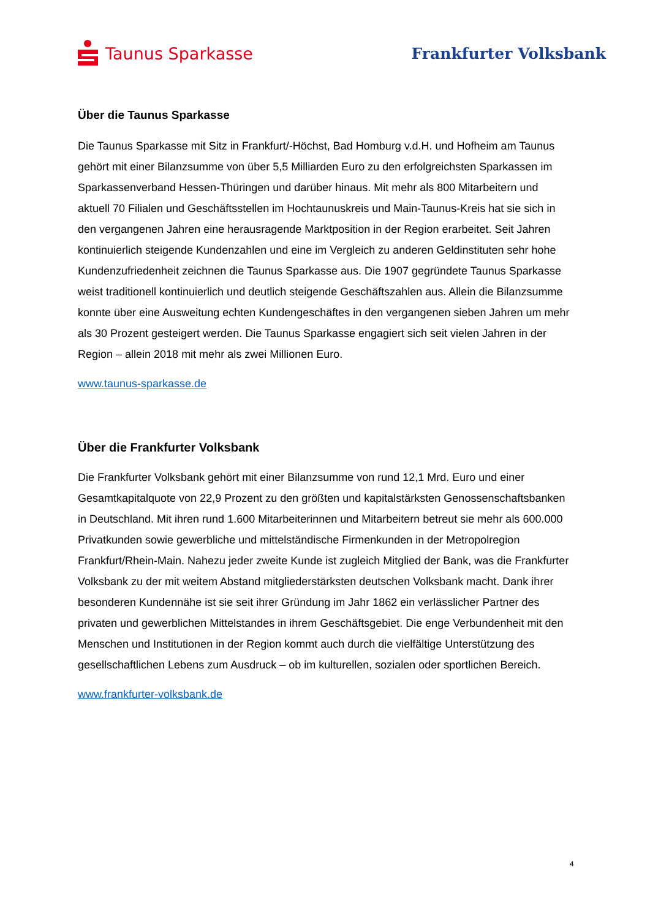Taunus Sparkasse Frankfurter Volksbank
Über die Taunus Sparkasse
Die Taunus Sparkasse mit Sitz in Frankfurt/-Höchst, Bad Homburg v.d.H. und Hofheim am Taunus gehört mit einer Bilanzsumme von über 5,5 Milliarden Euro zu den erfolgreichsten Sparkassen im Sparkassenverband Hessen-Thüringen und darüber hinaus. Mit mehr als 800 Mitarbeitern und aktuell 70 Filialen und Geschäftsstellen im Hochtaunuskreis und Main-Taunus-Kreis hat sie sich in den vergangenen Jahren eine herausragende Marktposition in der Region erarbeitet. Seit Jahren kontinuierlich steigende Kundenzahlen und eine im Vergleich zu anderen Geldinstituten sehr hohe Kundenzufriedenheit zeichnen die Taunus Sparkasse aus. Die 1907 gegründete Taunus Sparkasse weist traditionell kontinuierlich und deutlich steigende Geschäftszahlen aus. Allein die Bilanzsumme konnte über eine Ausweitung echten Kundengeschäftes in den vergangenen sieben Jahren um mehr als 30 Prozent gesteigert werden. Die Taunus Sparkasse engagiert sich seit vielen Jahren in der Region – allein 2018 mit mehr als zwei Millionen Euro.
www.taunus-sparkasse.de
Über die Frankfurter Volksbank
Die Frankfurter Volksbank gehört mit einer Bilanzsumme von rund 12,1 Mrd. Euro und einer Gesamtkapitalquote von 22,9 Prozent zu den größten und kapitalstärksten Genossenschaftsbanken in Deutschland. Mit ihren rund 1.600 Mitarbeiterinnen und Mitarbeitern betreut sie mehr als 600.000 Privatkunden sowie gewerbliche und mittelständische Firmenkunden in der Metropolregion Frankfurt/Rhein-Main. Nahezu jeder zweite Kunde ist zugleich Mitglied der Bank, was die Frankfurter Volksbank zu der mit weitem Abstand mitgliederstärksten deutschen Volksbank macht. Dank ihrer besonderen Kundennähe ist sie seit ihrer Gründung im Jahr 1862 ein verlässlicher Partner des privaten und gewerblichen Mittelstandes in ihrem Geschäftsgebiet. Die enge Verbundenheit mit den Menschen und Institutionen in der Region kommt auch durch die vielfältige Unterstützung des gesellschaftlichen Lebens zum Ausdruck – ob im kulturellen, sozialen oder sportlichen Bereich.
www.frankfurter-volksbank.de
4